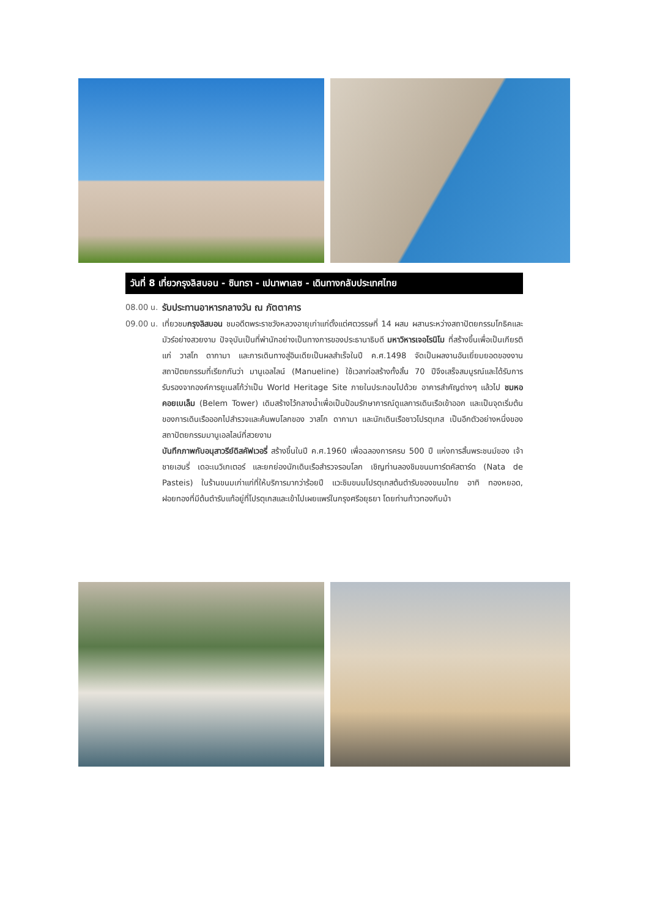วันที่ 8 เที่ยวกรุงลิสบอน - ซินทรา - เปนาพาเลซ - เดินทางกลับประเทศไทย
08.00 น.
รับประทานอาหารกลางวัน ณ ภัตตาคาร
09.00 น.
เที่ยวชมกรุงลิสบอน ชมอดีตพระราชวังหลวงอายุเก่าแก่ตั้งแต่ศตวรรษที่ 14 ผสม ผสานระหว่างสถาปัตยกรรมโกธิคและมัวร์อย่างสวยงาม ปัจจุบันเป็นที่พำนักอย่างเป็นทางการของประธานาธิบดี มหาวิหารเจอโรนิโม ที่สร้างขึ้นเพื่อเป็นเกียรติแก่ วาสโก ดากามา และการเดินทางสู่อินเดียเป็นผลสำเร็จในปี ค.ศ.1498 จัดเป็นผลงานอันเยี่ยมยอดของงานสถาปัตยกรรมที่เรียกกันว่า มานูเอลไลน์ (Manueline) ใช้เวลาก่อสร้างทั้งสิ้น 70 ปีจึงเสร็จสมบูรณ์และได้รับการรับรองจากองค์การยูเนสโก้ว่าเป็น World Heritage Site ภายในประกอบไปด้วย อาคารสำคัญต่างๆ แล้วไป ชมหอคอยเบเล็ม (Belem Tower) เดิมสร้างไว้กลางน้ำเพื่อเป็นป้อมรักษาการณ์ดูแลการเดินเรือเข้าออก และเป็นจุดเริ่มต้นของการเดินเรือออกไปสำรวจและค้นพบโลกของ วาสโก ดากามา และนักเดินเรือชาวโปรตุเกส เป็นอีกตัวอย่างหนึ่งของสถาปัตยกรรมมานูเอลไลน์ที่สวยงาม
บันทึกภาพกับอนุสาวรีย์ดิสคัฟเวอรี่ สร้างขึ้นในปี ค.ศ.1960 เพื่อฉลองการครบ 500 ปี แห่งการสิ้นพระชนม์ของ เจ้าชายเฮนรี่ เดอะเนวิเกเตอร์ และยกย่องนักเดินเรือสำรวจรอบโลก เชิญท่านลองชิมขนมทาร์ตคัสตาร์ด (Nata de Pasteis) ในร้านขนมเก่าแก่ที่ให้บริการมากว่าร้อยปี แวะชิมขนมโปรตุเกสต้นตำรับของขนมไทย อาทิ ทองหยอด, ฝอยทองที่มีต้นตำรับแท้อยู่ที่โปรตุเกสและเข้าไปเผยแพร่ในกรุงศรีอยุธยา โดยท่านท้าวทองกีบม้า